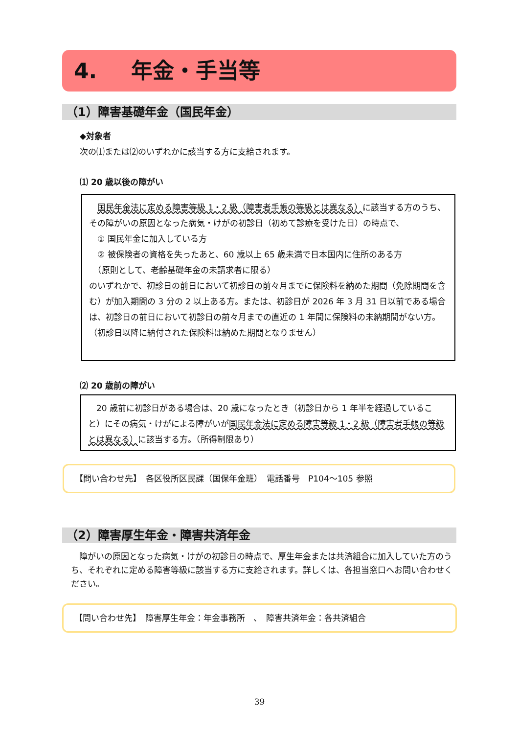4. 年金・手当等
（1）障害基礎年金（国民年金）
◆対象者
次の⑴または⑵のいずれかに該当する方に支給されます。
⑴ 20 歳以後の障がい
　国民年金法に定める障害等級 1・2 級（障害者手帳の等級とは異なる）に該当する方のうち、その障がいの原因となった病気・けがの初診日（初めて診療を受けた日）の時点で、
　① 国民年金に加入している方
　② 被保険者の資格を失ったあと、60 歳以上 65 歳未満で日本国内に住所のある方
　（原則として、老齢基礎年金の未請求者に限る）
のいずれかで、初診日の前日において初診日の前々月までに保険料を納めた期間（免除期間を含む）が加入期間の 3 分の 2 以上ある方。または、初診日が 2026 年 3 月 31 日以前である場合は、初診日の前日において初診日の前々月までの直近の 1 年間に保険料の未納期間がない方。（初診日以降に納付された保険料は納めた期間となりません）
⑵ 20 歳前の障がい
　20 歳前に初診日がある場合は、20 歳になったとき（初診日から 1 年半を経過していること）にその病気・けがによる障がいが国民年金法に定める障害等級 1・2 級（障害者手帳の等級とは異なる）に該当する方。（所得制限あり）
【問い合わせ先】　各区役所区民課（国保年金班）　電話番号　P104～105 参照
（2）障害厚生年金・障害共済年金
　障がいの原因となった病気・けがの初診日の時点で、厚生年金または共済組合に加入していた方のうち、それぞれに定める障害等級に該当する方に支給されます。詳しくは、各担当窓口へお問い合わせください。
【問い合わせ先】　障害厚生年金：年金事務所　、　障害共済年金：各共済組合
39